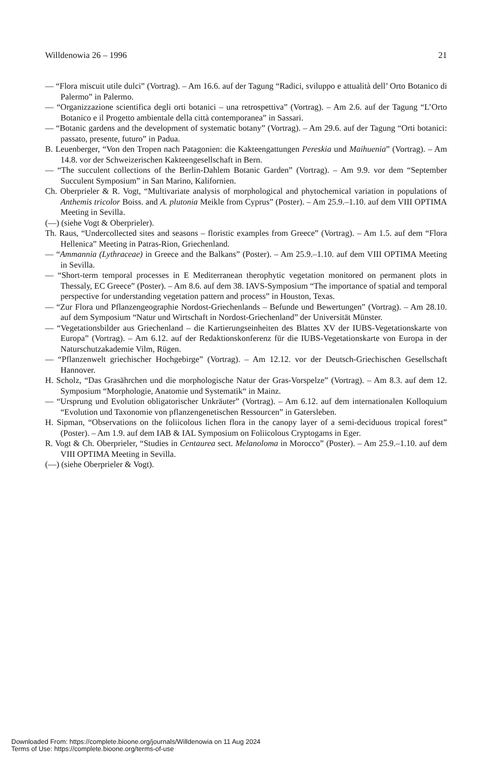Willdenowia 26 – 1996 21
— “Flora miscuit utile dulci” (Vortrag). – Am 16.6. auf der Tagung “Radici, sviluppo e attualità dell’ Orto Botanico di Palermo” in Palermo.
— “Organizzazione scientifica degli orti botanici – una retrospettiva” (Vortrag). – Am 2.6. auf der Tagung “L’Orto Botanico e il Progetto ambientale della città contemporanea” in Sassari.
— “Botanic gardens and the development of systematic botany” (Vortrag). – Am 29.6. auf der Tagung “Orti botanici: passato, presente, futuro” in Padua.
B. Leuenberger, “Von den Tropen nach Patagonien: die Kakteengattungen Pereskia und Maihuenia” (Vortrag). – Am 14.8. vor der Schweizerischen Kakteengesellschaft in Bern.
— “The succulent collections of the Berlin-Dahlem Botanic Garden” (Vortrag). – Am 9.9. vor dem “September Succulent Symposium” in San Marino, Kalifornien.
Ch. Oberprieler & R. Vogt, “Multivariate analysis of morphological and phytochemical variation in populations of Anthemis tricolor Boiss. and A. plutonia Meikle from Cyprus” (Poster). – Am 25.9.–1.10. auf dem VIII OPTIMA Meeting in Sevilla.
(—) (siehe Vogt & Oberprieler).
Th. Raus, “Undercollected sites and seasons – floristic examples from Greece” (Vortrag). – Am 1.5. auf dem “Flora Hellenica” Meeting in Patras-Rion, Griechenland.
— “Ammannia (Lythraceae) in Greece and the Balkans” (Poster). – Am 25.9.–1.10. auf dem VIII OPTIMA Meeting in Sevilla.
— “Short-term temporal processes in E Mediterranean therophytic vegetation monitored on permanent plots in Thessaly, EC Greece” (Poster). – Am 8.6. auf dem 38. IAVS-Symposium “The importance of spatial and temporal perspective for understanding vegetation pattern and process” in Houston, Texas.
— “Zur Flora und Pflanzengeographie Nordost-Griechenlands – Befunde und Bewertungen” (Vortrag). – Am 28.10. auf dem Symposium “Natur und Wirtschaft in Nordost-Griechenland” der Universität Münster.
— “Vegetationsbilder aus Griechenland – die Kartierungseinheiten des Blattes XV der IUBS-Vegetationskarte von Europa” (Vortrag). – Am 6.12. auf der Redaktionskonferenz für die IUBS-Vegetationskarte von Europa in der Naturschutzakademie Vilm, Rügen.
— “Pflanzenwelt griechischer Hochgebirge” (Vortrag). – Am 12.12. vor der Deutsch-Griechischen Gesellschaft Hannover.
H. Scholz, “Das Grasährchen und die morphologische Natur der Gras-Vorspelze” (Vortrag). – Am 8.3. auf dem 12. Symposium “Morphologie, Anatomie und Systematik“ in Mainz.
— “Ursprung und Evolution obligatorischer Unkräuter” (Vortrag). – Am 6.12. auf dem internationalen Kolloquium “Evolution und Taxonomie von pflanzengenetischen Ressourcen” in Gatersleben.
H. Sipman, “Observations on the foliicolous lichen flora in the canopy layer of a semi-deciduous tropical forest” (Poster). – Am 1.9. auf dem IAB & IAL Symposium on Foliicolous Cryptogams in Eger.
R. Vogt & Ch. Oberprieler, “Studies in Centaurea sect. Melanoloma in Morocco” (Poster). – Am 25.9.–1.10. auf dem VIII OPTIMA Meeting in Sevilla.
(—) (siehe Oberprieler & Vogt).
Downloaded From: https://complete.bioone.org/journals/Willdenowia on 11 Aug 2024
Terms of Use: https://complete.bioone.org/terms-of-use